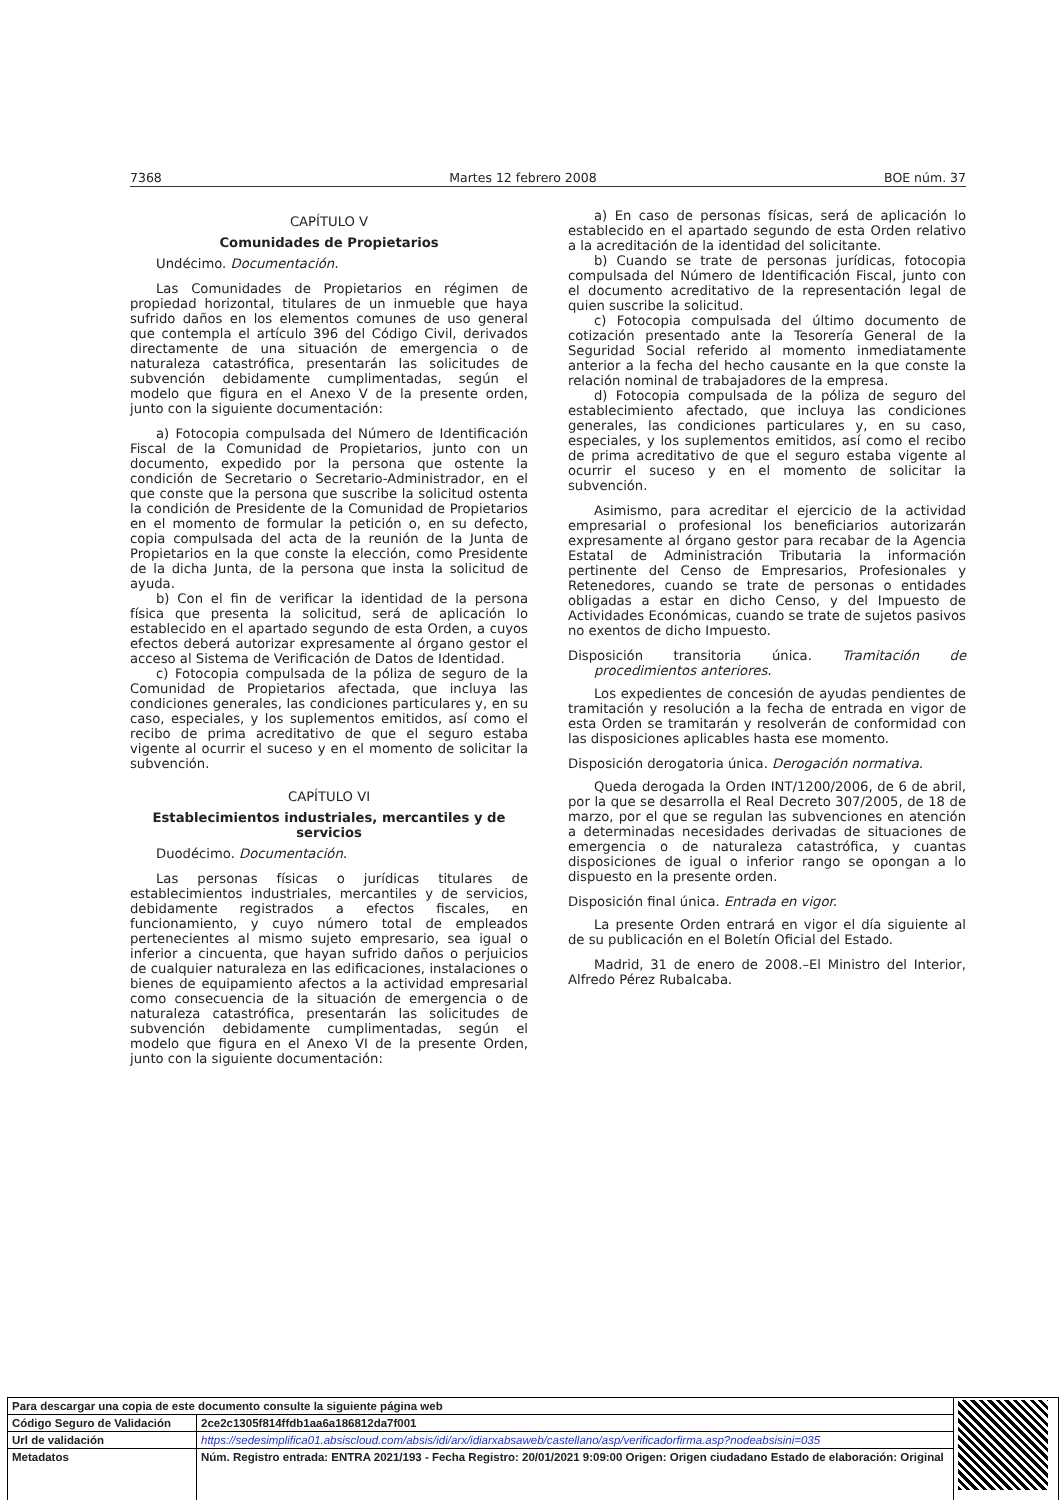7368 Martes 12 febrero 2008 BOE núm. 37
CAPÍTULO V
Comunidades de Propietarios
Undécimo. Documentación.
Las Comunidades de Propietarios en régimen de propiedad horizontal, titulares de un inmueble que haya sufrido daños en los elementos comunes de uso general que contempla el artículo 396 del Código Civil, derivados directamente de una situación de emergencia o de naturaleza catastrófica, presentarán las solicitudes de subvención debidamente cumplimentadas, según el modelo que figura en el Anexo V de la presente orden, junto con la siguiente documentación:
a) Fotocopia compulsada del Número de Identificación Fiscal de la Comunidad de Propietarios, junto con un documento, expedido por la persona que ostente la condición de Secretario o Secretario-Administrador, en el que conste que la persona que suscribe la solicitud ostenta la condición de Presidente de la Comunidad de Propietarios en el momento de formular la petición o, en su defecto, copia compulsada del acta de la reunión de la Junta de Propietarios en la que conste la elección, como Presidente de la dicha Junta, de la persona que insta la solicitud de ayuda.
b) Con el fin de verificar la identidad de la persona física que presenta la solicitud, será de aplicación lo establecido en el apartado segundo de esta Orden, a cuyos efectos deberá autorizar expresamente al órgano gestor el acceso al Sistema de Verificación de Datos de Identidad.
c) Fotocopia compulsada de la póliza de seguro de la Comunidad de Propietarios afectada, que incluya las condiciones generales, las condiciones particulares y, en su caso, especiales, y los suplementos emitidos, así como el recibo de prima acreditativo de que el seguro estaba vigente al ocurrir el suceso y en el momento de solicitar la subvención.
CAPÍTULO VI
Establecimientos industriales, mercantiles y de servicios
Duodécimo. Documentación.
Las personas físicas o jurídicas titulares de establecimientos industriales, mercantiles y de servicios, debidamente registrados a efectos fiscales, en funcionamiento, y cuyo número total de empleados pertenecientes al mismo sujeto empresario, sea igual o inferior a cincuenta, que hayan sufrido daños o perjuicios de cualquier naturaleza en las edificaciones, instalaciones o bienes de equipamiento afectos a la actividad empresarial como consecuencia de la situación de emergencia o de naturaleza catastrófica, presentarán las solicitudes de subvención debidamente cumplimentadas, según el modelo que figura en el Anexo VI de la presente Orden, junto con la siguiente documentación:
a) En caso de personas físicas, será de aplicación lo establecido en el apartado segundo de esta Orden relativo a la acreditación de la identidad del solicitante.
b) Cuando se trate de personas jurídicas, fotocopia compulsada del Número de Identificación Fiscal, junto con el documento acreditativo de la representación legal de quien suscribe la solicitud.
c) Fotocopia compulsada del último documento de cotización presentado ante la Tesorería General de la Seguridad Social referido al momento inmediatamente anterior a la fecha del hecho causante en la que conste la relación nominal de trabajadores de la empresa.
d) Fotocopia compulsada de la póliza de seguro del establecimiento afectado, que incluya las condiciones generales, las condiciones particulares y, en su caso, especiales, y los suplementos emitidos, así como el recibo de prima acreditativo de que el seguro estaba vigente al ocurrir el suceso y en el momento de solicitar la subvención.
Asimismo, para acreditar el ejercicio de la actividad empresarial o profesional los beneficiarios autorizarán expresamente al órgano gestor para recabar de la Agencia Estatal de Administración Tributaria la información pertinente del Censo de Empresarios, Profesionales y Retenedores, cuando se trate de personas o entidades obligadas a estar en dicho Censo, y del Impuesto de Actividades Económicas, cuando se trate de sujetos pasivos no exentos de dicho Impuesto.
Disposición transitoria única. Tramitación de procedimientos anteriores.
Los expedientes de concesión de ayudas pendientes de tramitación y resolución a la fecha de entrada en vigor de esta Orden se tramitarán y resolverán de conformidad con las disposiciones aplicables hasta ese momento.
Disposición derogatoria única. Derogación normativa.
Queda derogada la Orden INT/1200/2006, de 6 de abril, por la que se desarrolla el Real Decreto 307/2005, de 18 de marzo, por el que se regulan las subvenciones en atención a determinadas necesidades derivadas de situaciones de emergencia o de naturaleza catastrófica, y cuantas disposiciones de igual o inferior rango se opongan a lo dispuesto en la presente orden.
Disposición final única. Entrada en vigor.
La presente Orden entrará en vigor el día siguiente al de su publicación en el Boletín Oficial del Estado.
Madrid, 31 de enero de 2008.–El Ministro del Interior, Alfredo Pérez Rubalcaba.
| Para descargar una copia de este documento consulte la siguiente página web | | |
| Código Seguro de Validación | 2ce2c1305f814ffdb1aa6a186812da7f001 | |
| Url de validación | https://sedesimplifica01.absiscloud.com/absis/idi/arx/idiarxabsaweb/castellano/asp/verificadorfirma.asp?nodeabsisini=035 | |
| Metadatos | Núm. Registro entrada: ENTRA 2021/193 - Fecha Registro: 20/01/2021 9:09:00 Origen: Origen ciudadano Estado de elaboración: Original | |